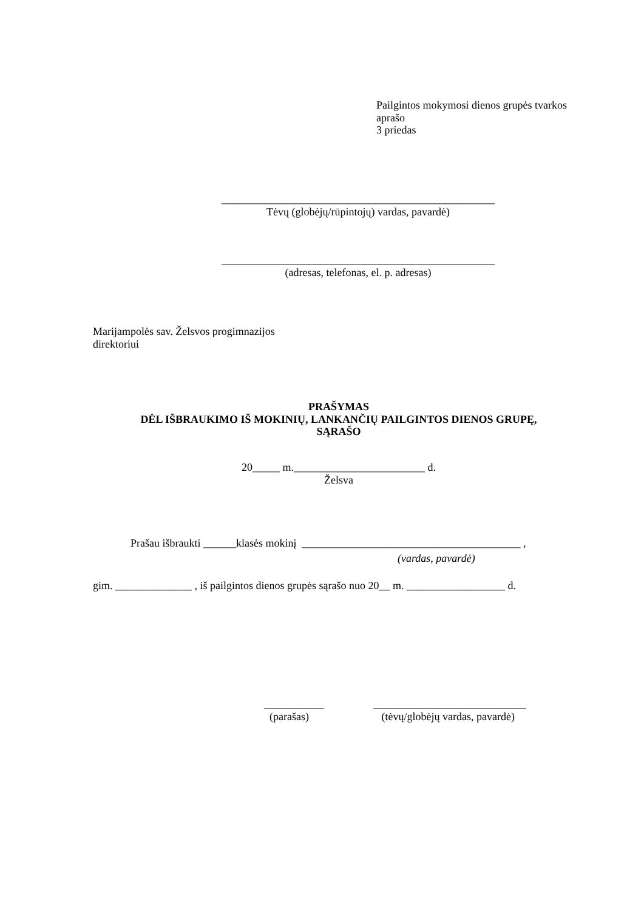Pailgintos mokymosi dienos grupės tvarkos
aprašo
3 priedas
__________________________________________________
Tėvų (globėjų/rūpintojų) vardas, pavardė)
__________________________________________________
(adresas, telefonas, el. p. adresas)
Marijampolės sav. Želsvos progimnazijos
direktoriui
PRAŠYMAS
DĖL IŠBRAUKIMO IŠ MOKINIŲ, LANKANČIŲ PAILGINTOS DIENOS GRUPĘ,
SĄRAŠO
20_____ m.________________________ d.
Želsva
Prašau išbraukti ______klasės mokinį ________________________________________ ,
(vardas, pavardė)
gim. ______________ , iš pailgintos dienos grupės sąrašo nuo 20__ m. __________________ d.
___________
(parašas)
____________________________
(tėvų/globėjų vardas, pavardė)